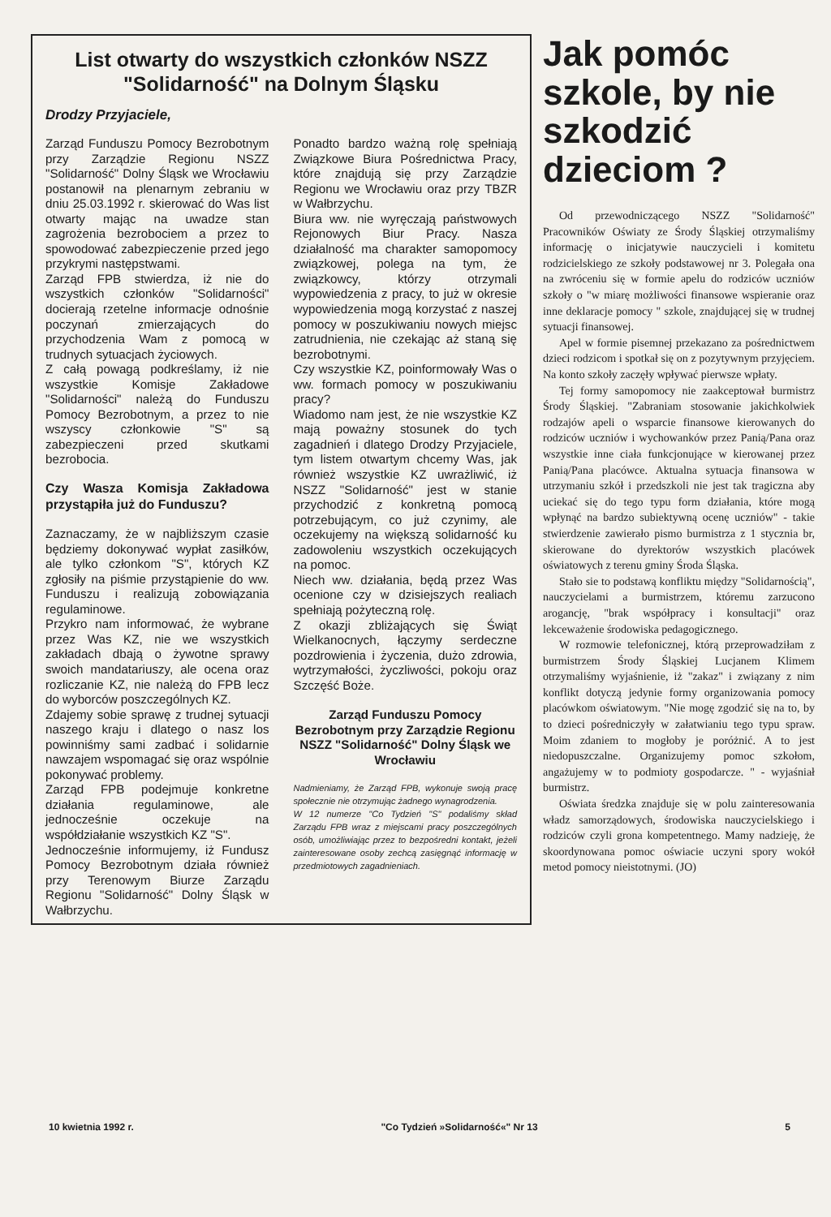List otwarty do wszystkich członków NSZZ "Solidarność" na Dolnym Śląsku
Drodzy Przyjaciele,
Zarząd Funduszu Pomocy Bezrobotnym przy Zarządzie Regionu NSZZ "Solidarność" Dolny Śląsk we Wrocławiu postanowił na plenarnym zebraniu w dniu 25.03.1992 r. skierować do Was list otwarty mając na uwadze stan zagrożenia bezrobociem a przez to spowodować zabezpieczenie przed jego przykrymi następstwami.
Zarząd FPB stwierdza, iż nie do wszystkich członków "Solidarności" docierają rzetelne informacje odnośnie poczynań zmierzających do przychodzenia Wam z pomocą w trudnych sytuacjach życiowych.
Z całą powagą podkreślamy, iż nie wszystkie Komisje Zakładowe "Solidarności" należą do Funduszu Pomocy Bezrobotnym, a przez to nie wszyscy członkowie "S" są zabezpieczeni przed skutkami bezrobocia.
Czy Wasza Komisja Zakładowa przystąpiła już do Funduszu?
Zaznaczamy, że w najbliższym czasie będziemy dokonywać wypłat zasiłków, ale tylko członkom "S", których KZ zgłosiły na piśmie przystąpienie do ww. Funduszu i realizują zobowiązania regulaminowe.
Przykro nam informować, że wybrane przez Was KZ, nie we wszystkich zakładach dbają o żywotne sprawy swoich mandatariuszy, ale ocena oraz rozliczanie KZ, nie należą do FPB lecz do wyborców poszczególnych KZ.
Zdajemy sobie sprawę z trudnej sytuacji naszego kraju i dlatego o nasz los powinniśmy sami zadbać i solidarnie nawzajem wspomagać się oraz wspólnie pokonywać problemy.
Zarząd FPB podejmuje konkretne działania regulaminowe, ale jednocześnie oczekuje na współdziałanie wszystkich KZ "S".
Jednocześnie informujemy, iż Fundusz Pomocy Bezrobotnym działa również przy Terenowym Biurze Zarządu Regionu "Solidarność" Dolny Śląsk w Wałbrzychu.
Ponadto bardzo ważną rolę spełniają Związkowe Biura Pośrednictwa Pracy, które znajdują się przy Zarządzie Regionu we Wrocławiu oraz przy TBZR w Wałbrzychu.
Biura ww. nie wyręczają państwowych Rejonowych Biur Pracy. Nasza działalność ma charakter samopomocy związkowej, polega na tym, że związkowcy, którzy otrzymali wypowiedzenia z pracy, to już w okresie wypowiedzenia mogą korzystać z naszej pomocy w poszukiwaniu nowych miejsc zatrudnienia, nie czekając aż staną się bezrobotnymi.
Czy wszystkie KZ, poinformowały Was o ww. formach pomocy w poszukiwaniu pracy?
Wiadomo nam jest, że nie wszystkie KZ mają poważny stosunek do tych zagadnień i dlatego Drodzy Przyjaciele, tym listem otwartym chcemy Was, jak również wszystkie KZ uwrażliwić, iż NSZZ "Solidarność" jest w stanie przychodzić z konkretną pomocą potrzebującym, co już czynimy, ale oczekujemy na większą solidarność ku zadowoleniu wszystkich oczekujących na pomoc.
Niech ww. działania, będą przez Was ocenione czy w dzisiejszych realiach spełniają pożyteczną rolę.
Z okazji zbliżających się Świąt Wielkanocnych, łączymy serdeczne pozdrowienia i życzenia, dużo zdrowia, wytrzymałości, życzliwości, pokoju oraz Szczęść Boże.
Zarząd Funduszu Pomocy Bezrobotnym przy Zarządzie Regionu NSZZ "Solidarność" Dolny Śląsk we Wrocławiu
Nadmieniamy, że Zarząd FPB, wykonuje swoją pracę społecznie nie otrzymując żadnego wynagrodzenia.
W 12 numerze "Co Tydzień "S" podaliśmy skład Zarządu FPB wraz z miejscami pracy poszczególnych osób, umożliwiając przez to bezpośredni kontakt, jeżeli zainteresowane osoby zechcą zasięgnąć informację w przedmiotowych zagadnieniach.
Jak pomóc szkole, by nie szkodzić dzieciom ?
Od przewodniczącego NSZZ "Solidarność" Pracowników Oświaty ze Środy Śląskiej otrzymaliśmy informację o inicjatywie nauczycieli i komitetu rodzicielskiego ze szkoły podstawowej nr 3. Polegała ona na zwróceniu się w formie apelu do rodziców uczniów szkoły o "w miarę możliwości finansowe wspieranie oraz inne deklaracje pomocy " szkole, znajdującej się w trudnej sytuacji finansowej.
Apel w formie pisemnej przekazano za pośrednictwem dzieci rodzicom i spotkał się on z pozytywnym przyjęciem. Na konto szkoły zaczęły wpływać pierwsze wpłaty.
Tej formy samopomocy nie zaakceptował burmistrz Środy Śląskiej. "Zabraniam stosowanie jakichkolwiek rodzajów apeli o wsparcie finansowe kierowanych do rodziców uczniów i wychowanków przez Panią/Pana oraz wszystkie inne ciała funkcjonujące w kierowanej przez Panią/Pana placówce. Aktualna sytuacja finansowa w utrzymaniu szkół i przedszkoli nie jest tak tragiczna aby uciekać się do tego typu form działania, które mogą wpłynąć na bardzo subiektywną ocenę uczniów" - takie stwierdzenie zawierało pismo burmistrza z 1 stycznia br, skierowane do dyrektorów wszystkich placówek oświatowych z terenu gminy Środa Śląska.
Stało sie to podstawą konfliktu między "Solidarnością", nauczycielami a burmistrzem, któremu zarzucono arogancję, "brak współpracy i konsultacji" oraz lekceważenie środowiska pedagogicznego.
W rozmowie telefonicznej, którą przeprowadziłam z burmistrzem Środy Śląskiej Lucjanem Klimem otrzymaliśmy wyjaśnienie, iż "zakaz" i związany z nim konflikt dotyczą jedynie formy organizowania pomocy placówkom oświatowym. "Nie mogę zgodzić się na to, by to dzieci pośredniczyły w załatwianiu tego typu spraw. Moim zdaniem to mogłoby je poróżnić. A to jest niedopuszczalne. Organizujemy pomoc szkołom, angażujemy w to podmioty gospodarcze. " - wyjaśniał burmistrz.
Oświata średzka znajduje się w polu zainteresowania władz samorządowych, środowiska nauczycielskiego i rodziców czyli grona kompetentnego. Mamy nadzieję, że skoordynowana pomoc oświacie uczyni spory wokół metod pomocy nieistotnymi. (JO)
10 kwietnia 1992 r. "Co Tydzień »Solidarność«" Nr 13 5